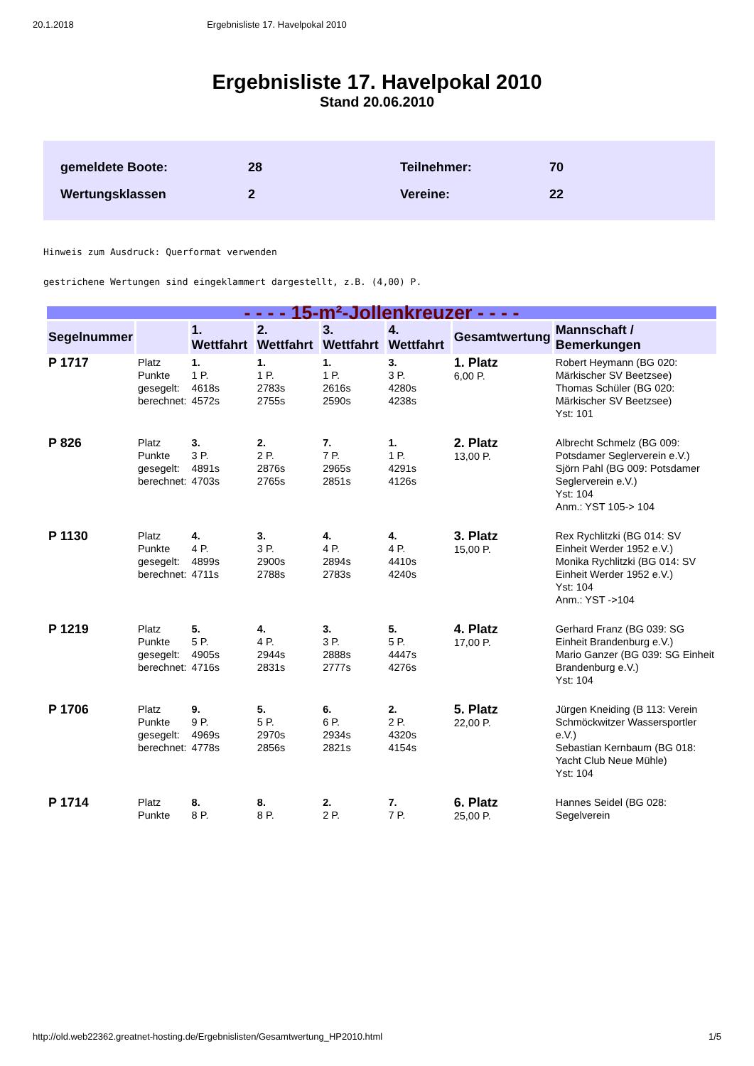20.1.2018 Ergebnisliste 17. Havelpokal 2010
Ergebnisliste 17. Havelpokal 2010
Stand 20.06.2010
| gemeldete Boote: | 28 | Teilnehmer: | 70 |
| Wertungsklassen | 2 | Vereine: | 22 |
Hinweis zum Ausdruck: Querformat verwenden
gestrichene Wertungen sind eingeklammert dargestellt, z.B. (4,00) P.
| - - - - 15-m²-Jollenkreuzer - - - - | | | | | | | |
| Segelnummer | | 1. Wettfahrt | 2. Wettfahrt | 3. Wettfahrt | 4. Wettfahrt | Gesamtwertung | Mannschaft / Bemerkungen |
| P 1717 | Platz Punkte gesegelt: berechnet: | 1. 1 P. 4618s 4572s | 1. 1 P. 2783s 2755s | 1. 1 P. 2616s 2590s | 3. 3 P. 4280s 4238s | 1. Platz 6,00 P. | Robert Heymann (BG 020: Märkischer SV Beetzsee) Thomas Schüler (BG 020: Märkischer SV Beetzsee) Yst: 101 |
| P 826 | Platz Punkte gesegelt: berechnet: | 3. 3 P. 4891s 4703s | 2. 2 P. 2876s 2765s | 7. 7 P. 2965s 2851s | 1. 1 P. 4291s 4126s | 2. Platz 13,00 P. | Albrecht Schmelz (BG 009: Potsdamer Seglerverein e.V.) Sjörn Pahl (BG 009: Potsdamer Seglerverein e.V.) Yst: 104 Anm.: YST 105-> 104 |
| P 1130 | Platz Punkte gesegelt: berechnet: | 4. 4 P. 4899s 4711s | 3. 3 P. 2900s 2788s | 4. 4 P. 2894s 2783s | 4. 4 P. 4410s 4240s | 3. Platz 15,00 P. | Rex Rychlitzki (BG 014: SV Einheit Werder 1952 e.V.) Monika Rychlitzki (BG 014: SV Einheit Werder 1952 e.V.) Yst: 104 Anm.: YST ->104 |
| P 1219 | Platz Punkte gesegelt: berechnet: | 5. 5 P. 4905s 4716s | 4. 4 P. 2944s 2831s | 3. 3 P. 2888s 2777s | 5. 5 P. 4447s 4276s | 4. Platz 17,00 P. | Gerhard Franz (BG 039: SG Einheit Brandenburg e.V.) Mario Ganzer (BG 039: SG Einheit Brandenburg e.V.) Yst: 104 |
| P 1706 | Platz Punkte gesegelt: berechnet: | 9. 9 P. 4969s 4778s | 5. 5 P. 2970s 2856s | 6. 6 P. 2934s 2821s | 2. 2 P. 4320s 4154s | 5. Platz 22,00 P. | Jürgen Kneiding (B 113: Verein Schmöckwitzer Wassersportler e.V.) Sebastian Kernbaum (BG 018: Yacht Club Neue Mühle) Yst: 104 |
| P 1714 | Platz Punkte | 8. 8 P. | 8. 8 P. | 2. 2 P. | 7. 7 P. | 6. Platz 25,00 P. | Hannes Seidel (BG 028: Segelverein |
http://old.web22362.greatnet-hosting.de/Ergebnislisten/Gesamtwertung_HP2010.html 1/5